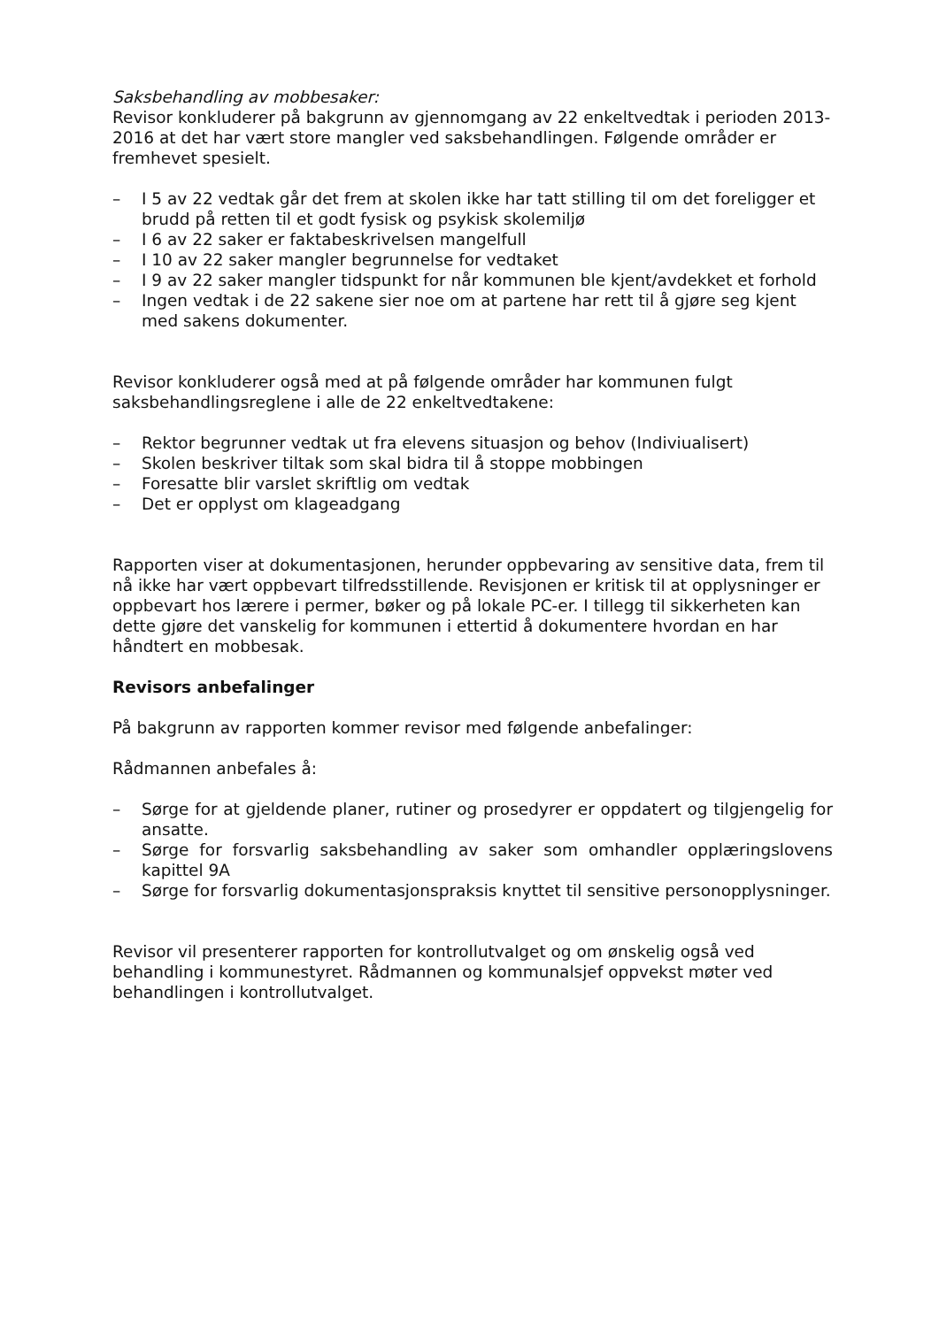Saksbehandling av mobbesaker:
Revisor konkluderer på bakgrunn av gjennomgang av 22 enkeltvedtak i perioden 2013-2016 at det har vært store mangler ved saksbehandlingen. Følgende områder er fremhevet spesielt.
– I 5 av 22 vedtak går det frem at skolen ikke har tatt stilling til om det foreligger et brudd på retten til et godt fysisk og psykisk skolemiljø
– I 6 av 22 saker er faktabeskrivelsen mangelfull
– I 10 av 22 saker mangler begrunnelse for vedtaket
– I 9 av 22 saker mangler tidspunkt for når kommunen ble kjent/avdekket et forhold
– Ingen vedtak i de 22 sakene sier noe om at partene har rett til å gjøre seg kjent med sakens dokumenter.
Revisor konkluderer også med at på følgende områder har kommunen fulgt saksbehandlingsreglene i alle de 22 enkeltvedtakene:
– Rektor begrunner vedtak ut fra elevens situasjon og behov (Indiviualisert)
– Skolen beskriver tiltak som skal bidra til å stoppe mobbingen
– Foresatte blir varslet skriftlig om vedtak
– Det er opplyst om klageadgang
Rapporten viser at dokumentasjonen, herunder oppbevaring av sensitive data, frem til nå ikke har vært oppbevart tilfredsstillende. Revisjonen er kritisk til at opplysninger er oppbevart hos lærere i permer, bøker og på lokale PC-er. I tillegg til sikkerheten kan dette gjøre det vanskelig for kommunen i ettertid å dokumentere hvordan en har håndtert en mobbesak.
Revisors anbefalinger
På bakgrunn av rapporten kommer revisor med følgende anbefalinger:
Rådmannen anbefales å:
– Sørge for at gjeldende planer, rutiner og prosedyrer er oppdatert og tilgjengelig for ansatte.
– Sørge for forsvarlig saksbehandling av saker som omhandler opplæringslovens kapittel 9A
– Sørge for forsvarlig dokumentasjonspraksis knyttet til sensitive personopplysninger.
Revisor vil presenterer rapporten for kontrollutvalget og om ønskelig også ved behandling i kommunestyret. Rådmannen og kommunalsjef oppvekst møter ved behandlingen i kontrollutvalget.